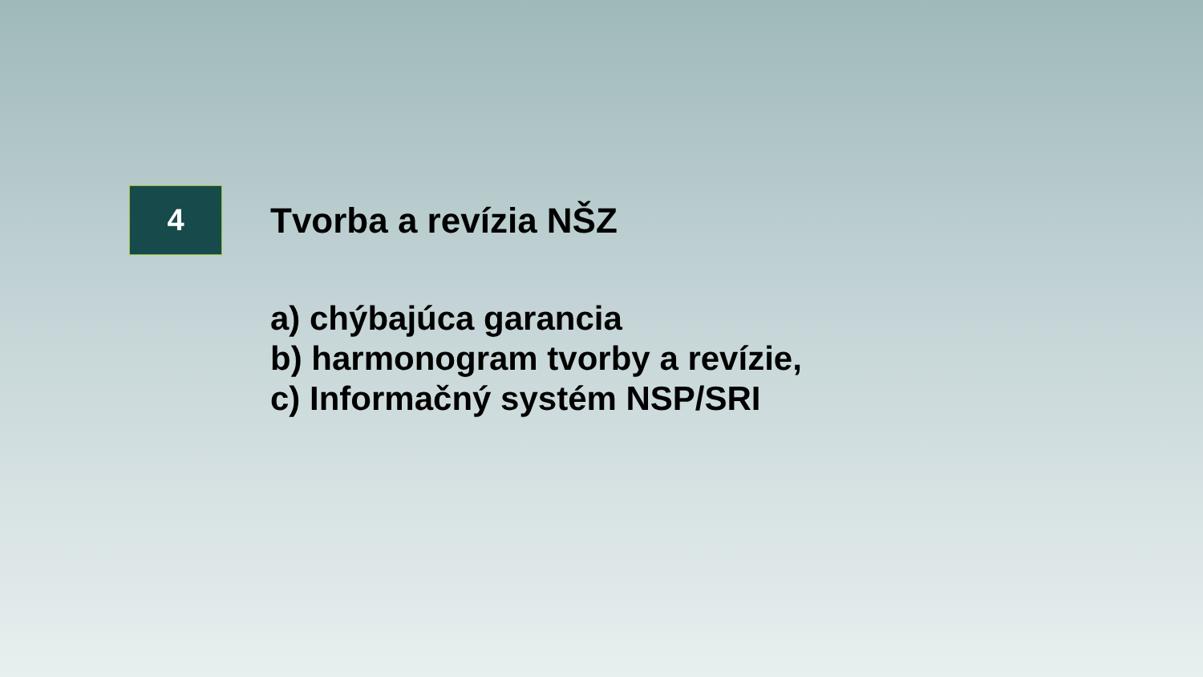4
Tvorba a revízia NŠZ
a) chýbajúca garancia
b) harmonogram tvorby a revízie,
c) Informačný systém NSP/SRI